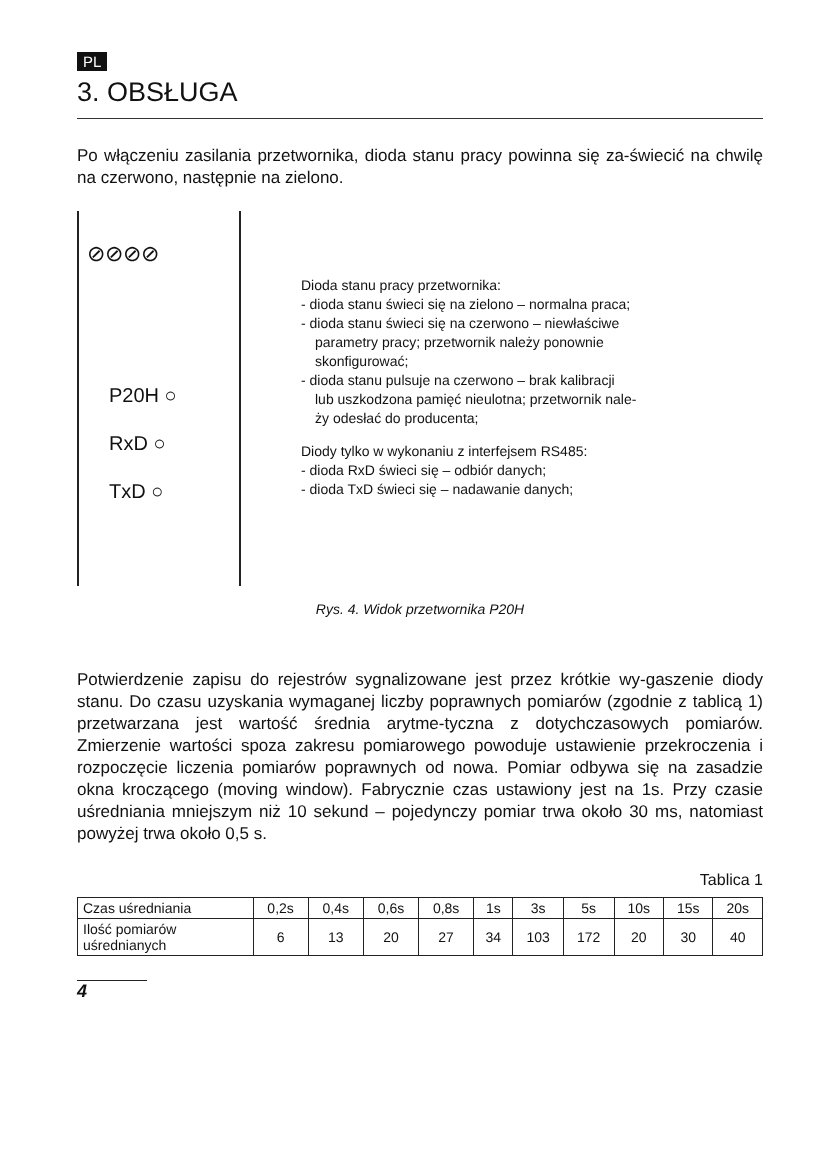PL
3. OBSŁUGA
Po włączeniu zasilania przetwornika, dioda stanu pracy powinna się za-świecić na chwilę na czerwono, następnie na zielono.
⊘⊘⊘⊘
P20H ○
RxD ○
TxD ○
Dioda stanu pracy przetwornika:
- dioda stanu świeci się na zielono – normalna praca;
- dioda stanu świeci się na czerwono – niewłaściwe
parametry pracy; przetwornik należy ponownie
skonfigurować;
- dioda stanu pulsuje na czerwono – brak kalibracji
lub uszkodzona pamięć nieulotna; przetwornik nale-
ży odesłać do producenta;
Diody tylko w wykonaniu z interfejsem RS485:
- dioda RxD świeci się – odbiór danych;
- dioda TxD świeci się – nadawanie danych;
Rys. 4. Widok przetwornika P20H
Potwierdzenie zapisu do rejestrów sygnalizowane jest przez krótkie wy-gaszenie diody stanu. Do czasu uzyskania wymaganej liczby poprawnych pomiarów (zgodnie z tablicą 1) przetwarzana jest wartość średnia arytme-tyczna z dotychczasowych pomiarów. Zmierzenie wartości spoza zakresu pomiarowego powoduje ustawienie przekroczenia i rozpoczęcie liczenia pomiarów poprawnych od nowa. Pomiar odbywa się na zasadzie okna kroczącego (moving window). Fabrycznie czas ustawiony jest na 1s. Przy czasie uśredniania mniejszym niż 10 sekund – pojedynczy pomiar trwa około 30 ms, natomiast powyżej trwa około 0,5 s.
Tablica 1
| Czas uśredniania | 0,2s | 0,4s | 0,6s | 0,8s | 1s | 3s | 5s | 10s | 15s | 20s |
| Ilość pomiarów uśrednianych | 6 | 13 | 20 | 27 | 34 | 103 | 172 | 20 | 30 | 40 |
4